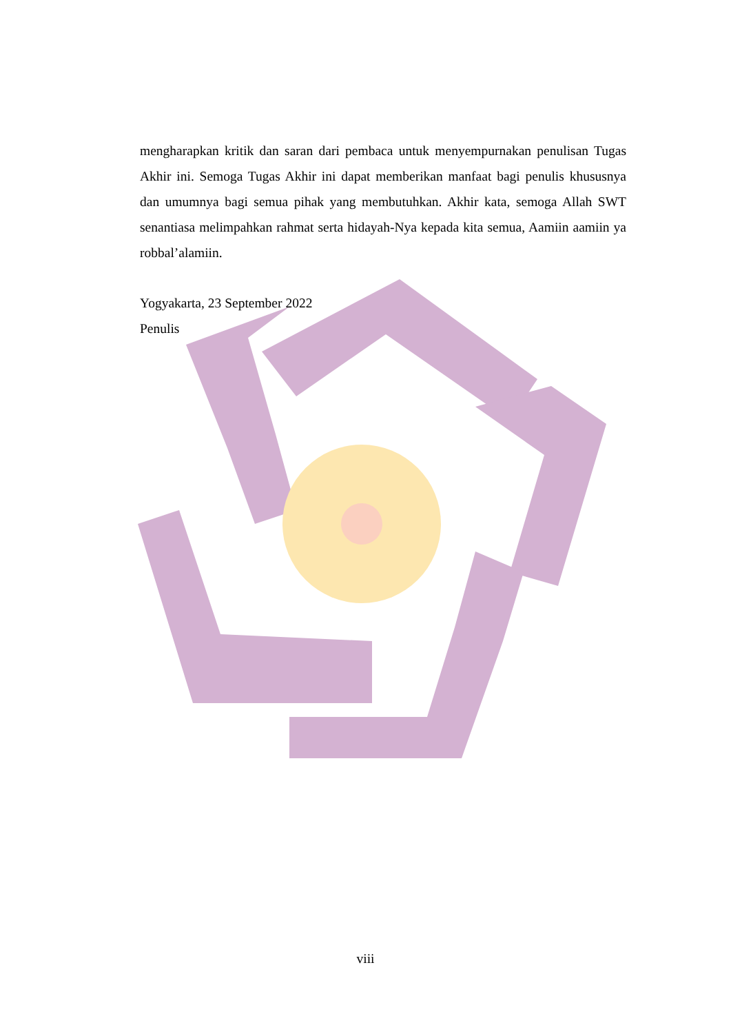mengharapkan kritik dan saran dari pembaca untuk menyempurnakan penulisan Tugas Akhir ini. Semoga Tugas Akhir ini dapat memberikan manfaat bagi penulis khususnya dan umumnya bagi semua pihak yang membutuhkan. Akhir kata, semoga Allah SWT senantiasa melimpahkan rahmat serta hidayah-Nya kepada kita semua, Aamiin aamiin ya robbal’alamiin.
Yogyakarta, 23 September 2022
Penulis
viii